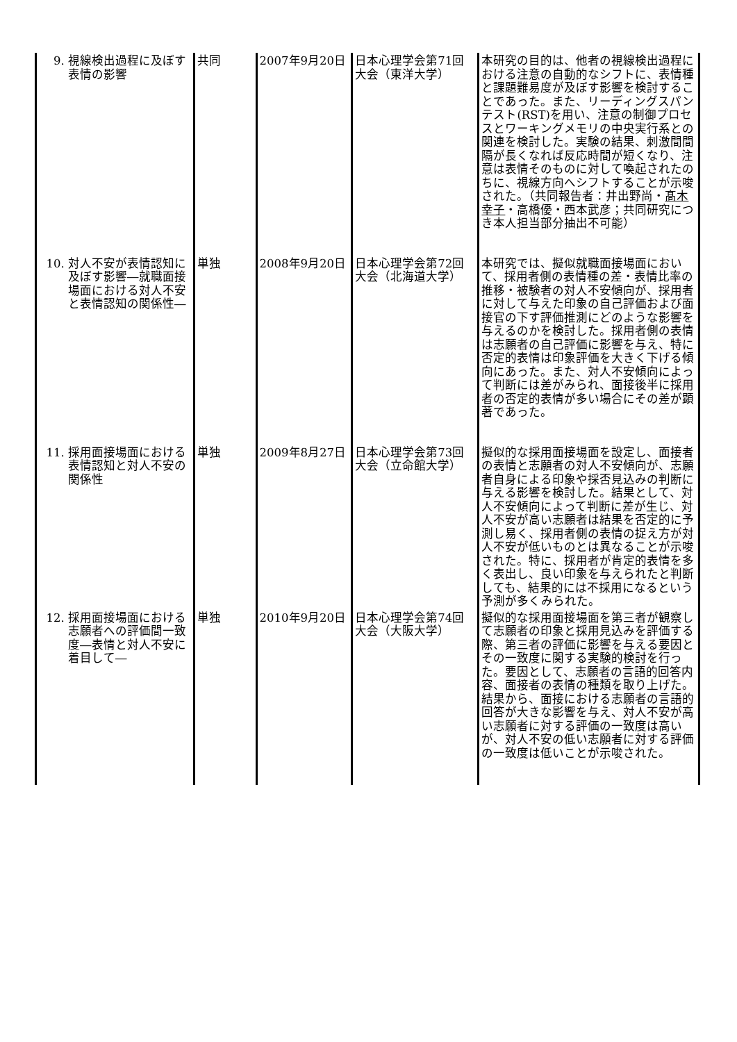| 9. 視線検出過程に及ぼす表情の影響 | 共同 | 2007年9月20日 | 日本心理学会第71回大会（東洋大学） | 本研究の目的は、他者の視線検出過程における注意の自動的なシフトに、表情種と課題難易度が及ぼす影響を検討することであった。また、リーディングスパンテスト(RST)を用い、注意の制御プロセスとワーキングメモリの中央実行系との関連を検討した。実験の結果、刺激間間隔が長くなれば反応時間が短くなり、注意は表情そのものに対して喚起されたのちに、視線方向へシフトすることが示唆された。（共同報告者：井出野尚・ 髙木幸子 ・高橋優・西本武彦；共同研究につき本人担当部分抽出不可能） |
| 10. 対人不安が表情認知に及ぼす影響―就職面接場面における対人不安と表情認知の関係性― | 単独 | 2008年9月20日 | 日本心理学会第72回大会（北海道大学） | 本研究では、擬似就職面接場面において、採用者側の表情種の差・表情比率の推移・被験者の対人不安傾向が、採用者に対して与えた印象の自己評価および面接官の下す評価推測にどのような影響を与えるのかを検討した。採用者側の表情は志願者の自己評価に影響を与え、特に否定的表情は印象評価を大きく下げる傾向にあった。また、対人不安傾向によって判断には差がみられ、面接後半に採用者の否定的表情が多い場合にその差が顕著であった。 |
| 11. 採用面接場面における表情認知と対人不安の関係性 | 単独 | 2009年8月27日 | 日本心理学会第73回大会（立命館大学） | 擬似的な採用面接場面を設定し、面接者の表情と志願者の対人不安傾向が、志願者自身による印象や採否見込みの判断に与える影響を検討した。結果として、対人不安傾向によって判断に差が生じ、対人不安が高い志願者は結果を否定的に予測し易く、採用者側の表情の捉え方が対人不安が低いものとは異なることが示唆された。特に、採用者が肯定的表情を多く表出し、良い印象を与えられたと判断しても、結果的には不採用になるという予測が多くみられた。 |
| 12. 採用面接場面における志願者への評価間一致度―表情と対人不安に着目して― | 単独 | 2010年9月20日 | 日本心理学会第74回大会（大阪大学） | 擬似的な採用面接場面を第三者が観察して志願者の印象と採用見込みを評価する際、第三者の評価に影響を与える要因とその一致度に関する実験的検討を行った。要因として、志願者の言語的回答内容、面接者の表情の種類を取り上げた。結果から、面接における志願者の言語的回答が大きな影響を与え、対人不安が高い志願者に対する評価の一致度は高いが、対人不安の低い志願者に対する評価の一致度は低いことが示唆された。 |